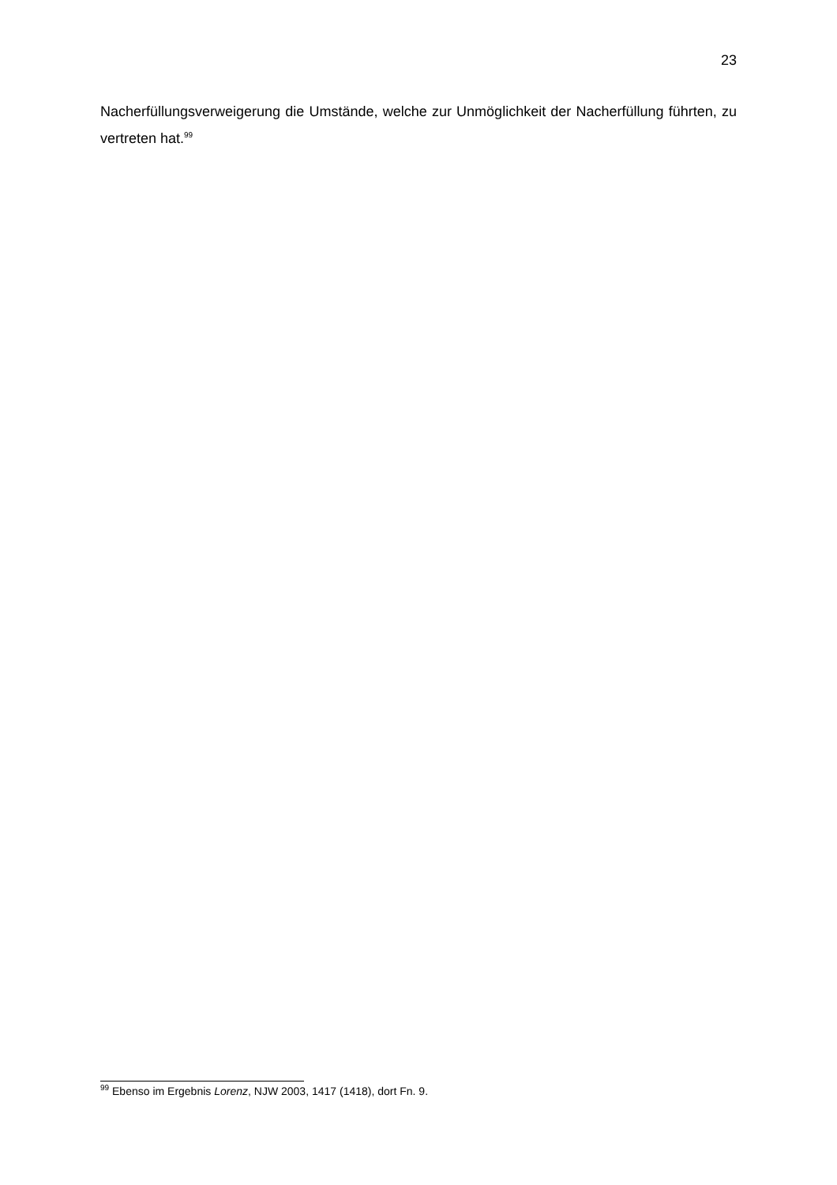23
Nacherfüllungsverweigerung die Umstände, welche zur Unmöglichkeit der Nacherfüllung führten, zu vertreten hat.<sup>99</sup>
<sup>99</sup> Ebenso im Ergebnis Lorenz, NJW 2003, 1417 (1418), dort Fn. 9.